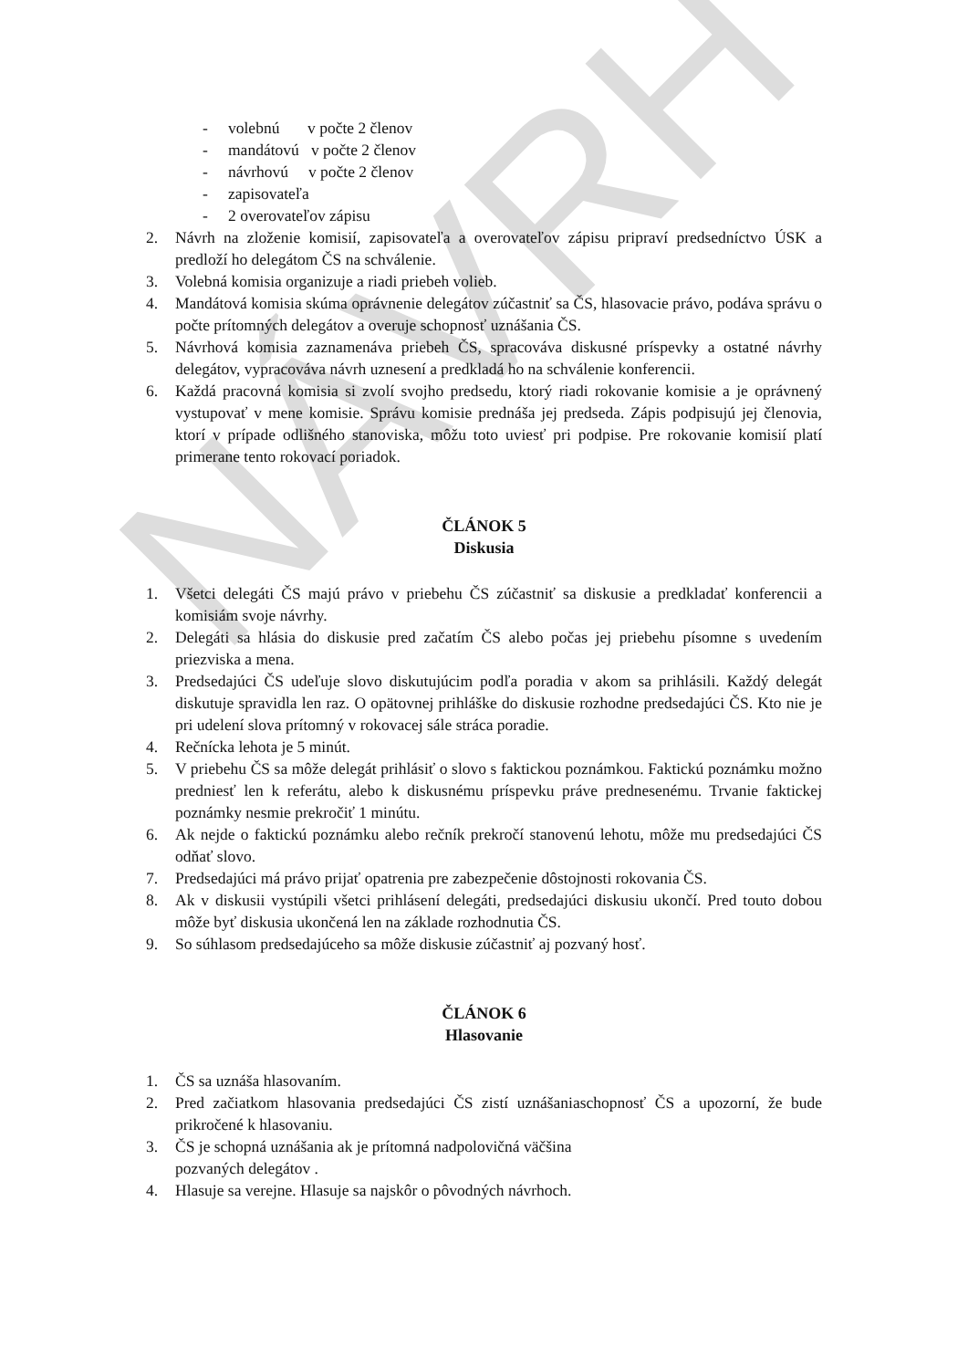NÁVRH
- volebnú v počte 2 členov
- mandátovú v počte 2 členov
- návrhovú v počte 2 členov
- zapisovateľa
- 2 overovateľov zápisu
2. Návrh na zloženie komisií, zapisovateľa a overovateľov zápisu pripraví predsedníctvo ÚSK a predloží ho delegátom ČS na schválenie.
3. Volebná komisia organizuje a riadi priebeh volieb.
4. Mandátová komisia skúma oprávnenie delegátov zúčastniť sa ČS, hlasovacie právo, podáva správu o počte prítomných delegátov a overuje schopnosť uznášania ČS.
5. Návrhová komisia zaznamenáva priebeh ČS, spracováva diskusné príspevky a ostatné návrhy delegátov, vypracováva návrh uznesení a predkladá ho na schválenie konferencii.
6. Každá pracovná komisia si zvolí svojho predsedu, ktorý riadi rokovanie komisie a je oprávnený vystupovať v mene komisie. Správu komisie prednáša jej predseda. Zápis podpisujú jej členovia, ktorí v prípade odlišného stanoviska, môžu toto uviesť pri podpise. Pre rokovanie komisií platí primerane tento rokovací poriadok.
ČLÁNOK 5
Diskusia
1. Všetci delegáti ČS majú právo v priebehu ČS zúčastniť sa diskusie a predkladať konferencii a komisiám svoje návrhy.
2. Delegáti sa hlásia do diskusie pred začatím ČS alebo počas jej priebehu písomne s uvedením priezviska a mena.
3. Predsedajúci ČS udeľuje slovo diskutujúcim podľa poradia v akom sa prihlásili. Každý delegát diskutuje spravidla len raz. O opätovnej prihláške do diskusie rozhodne predsedajúci ČS. Kto nie je pri udelení slova prítomný v rokovacej sále stráca poradie.
4. Rečnícka lehota je 5 minút.
5. V priebehu ČS sa môže delegát prihlásiť o slovo s faktickou poznámkou. Faktickú poznámku možno predniesť len k referátu, alebo k diskusnému príspevku práve prednesenému. Trvanie faktickej poznámky nesmie prekročiť 1 minútu.
6. Ak nejde o faktickú poznámku alebo rečník prekročí stanovenú lehotu, môže mu predsedajúci ČS odňať slovo.
7. Predsedajúci má právo prijať opatrenia pre zabezpečenie dôstojnosti rokovania ČS.
8. Ak v diskusii vystúpili všetci prihlásení delegáti, predsedajúci diskusiu ukončí. Pred touto dobou môže byť diskusia ukončená len na základe rozhodnutia ČS.
9. So súhlasom predsedajúceho sa môže diskusie zúčastniť aj pozvaný hosť.
ČLÁNOK 6
Hlasovanie
1. ČS sa uznáša hlasovaním.
2. Pred začiatkom hlasovania predsedajúci ČS zistí uznášaniaschopnosť ČS a upozorní, že bude prikročené k hlasovaniu.
3. ČS je schopná uznášania ak je prítomná nadpolovičná väčšina
pozvaných delegátov .
4. Hlasuje sa verejne. Hlasuje sa najskôr o pôvodných návrhoch.